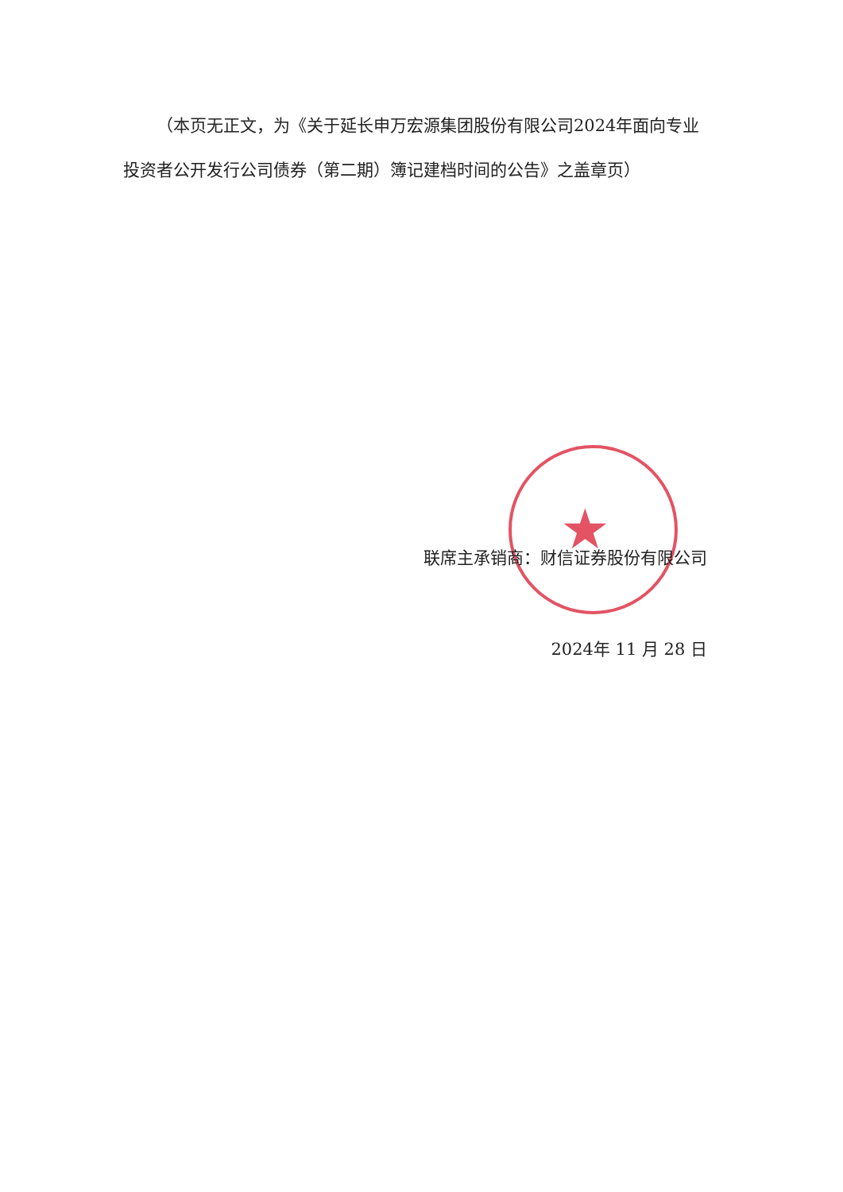★
（本页无正文，为《关于延长申万宏源集团股份有限公司2024年面向专业投资者公开发行公司债券（第二期）簿记建档时间的公告》之盖章页）
联席主承销商：财信证券股份有限公司
2024年 11 月 28 日